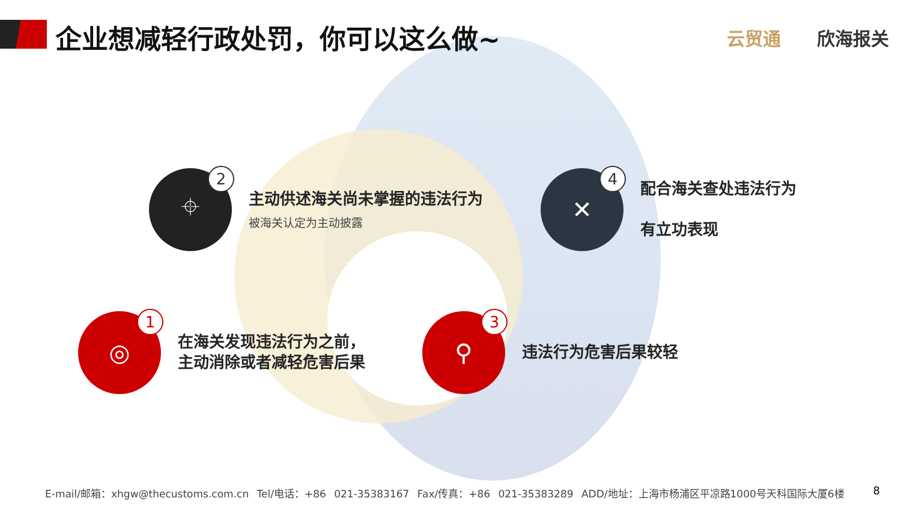企业想减轻行政处罚，你可以这么做~ 云贸通 欣海报关
⌖
2
主动供述海关尚未掌握的违法行为
被海关认定为主动披露
✕
4
配合海关查处违法行为
有立功表现
◎
1
在海关发现违法行为之前，
主动消除或者减轻危害后果
⚲
3
违法行为危害后果较轻
E-mail/邮箱：xhgw@thecustoms.com.cn Tel/电话：+86 021-35383167 Fax/传真：+86 021-35383289 ADD/地址：上海市杨浦区平凉路1000号天科国际大厦6楼
8